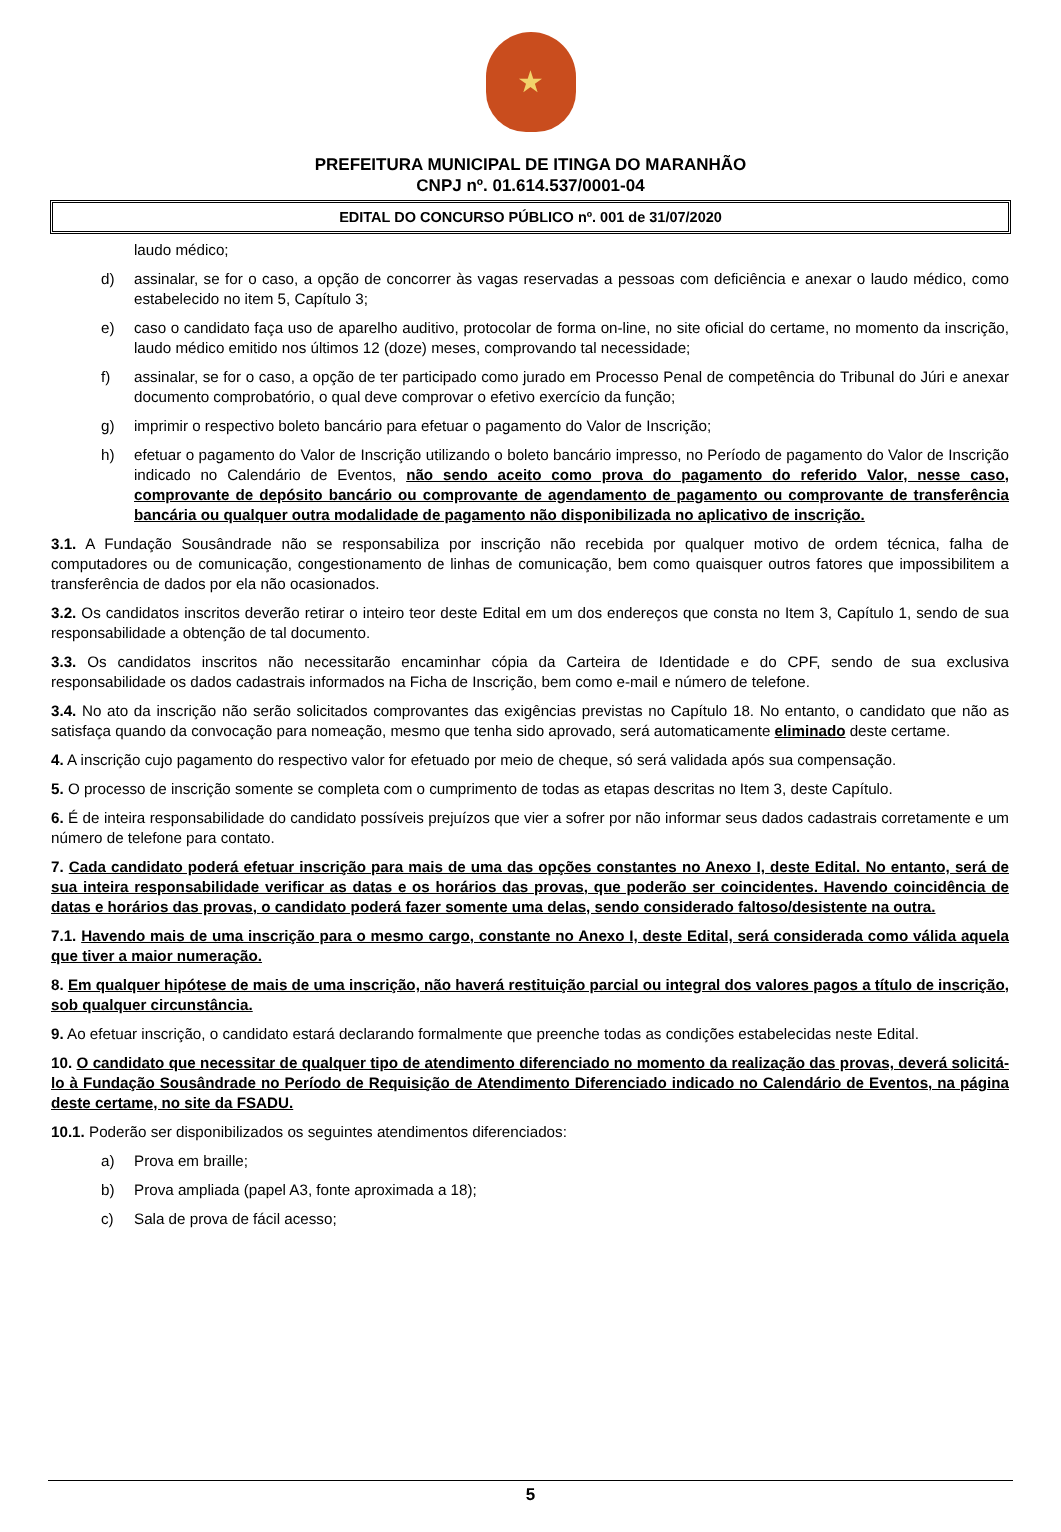★
PREFEITURA MUNICIPAL DE ITINGA DO MARANHÃO
CNPJ nº. 01.614.537/0001-04
EDITAL DO CONCURSO PÚBLICO nº. 001 de 31/07/2020
laudo médico;
d) assinalar, se for o caso, a opção de concorrer às vagas reservadas a pessoas com deficiência e anexar o laudo médico, como estabelecido no item 5, Capítulo 3;
e) caso o candidato faça uso de aparelho auditivo, protocolar de forma on-line, no site oficial do certame, no momento da inscrição, laudo médico emitido nos últimos 12 (doze) meses, comprovando tal necessidade;
f) assinalar, se for o caso, a opção de ter participado como jurado em Processo Penal de competência do Tribunal do Júri e anexar documento comprobatório, o qual deve comprovar o efetivo exercício da função;
g) imprimir o respectivo boleto bancário para efetuar o pagamento do Valor de Inscrição;
h) efetuar o pagamento do Valor de Inscrição utilizando o boleto bancário impresso, no Período de pagamento do Valor de Inscrição indicado no Calendário de Eventos, não sendo aceito como prova do pagamento do referido Valor, nesse caso, comprovante de depósito bancário ou comprovante de agendamento de pagamento ou comprovante de transferência bancária ou qualquer outra modalidade de pagamento não disponibilizada no aplicativo de inscrição.
3.1. A Fundação Sousândrade não se responsabiliza por inscrição não recebida por qualquer motivo de ordem técnica, falha de computadores ou de comunicação, congestionamento de linhas de comunicação, bem como quaisquer outros fatores que impossibilitem a transferência de dados por ela não ocasionados.
3.2. Os candidatos inscritos deverão retirar o inteiro teor deste Edital em um dos endereços que consta no Item 3, Capítulo 1, sendo de sua responsabilidade a obtenção de tal documento.
3.3. Os candidatos inscritos não necessitarão encaminhar cópia da Carteira de Identidade e do CPF, sendo de sua exclusiva responsabilidade os dados cadastrais informados na Ficha de Inscrição, bem como e-mail e número de telefone.
3.4. No ato da inscrição não serão solicitados comprovantes das exigências previstas no Capítulo 18. No entanto, o candidato que não as satisfaça quando da convocação para nomeação, mesmo que tenha sido aprovado, será automaticamente eliminado deste certame.
4. A inscrição cujo pagamento do respectivo valor for efetuado por meio de cheque, só será validada após sua compensação.
5. O processo de inscrição somente se completa com o cumprimento de todas as etapas descritas no Item 3, deste Capítulo.
6. É de inteira responsabilidade do candidato possíveis prejuízos que vier a sofrer por não informar seus dados cadastrais corretamente e um número de telefone para contato.
7. Cada candidato poderá efetuar inscrição para mais de uma das opções constantes no Anexo I, deste Edital. No entanto, será de sua inteira responsabilidade verificar as datas e os horários das provas, que poderão ser coincidentes. Havendo coincidência de datas e horários das provas, o candidato poderá fazer somente uma delas, sendo considerado faltoso/desistente na outra.
7.1. Havendo mais de uma inscrição para o mesmo cargo, constante no Anexo I, deste Edital, será considerada como válida aquela que tiver a maior numeração.
8. Em qualquer hipótese de mais de uma inscrição, não haverá restituição parcial ou integral dos valores pagos a título de inscrição, sob qualquer circunstância.
9. Ao efetuar inscrição, o candidato estará declarando formalmente que preenche todas as condições estabelecidas neste Edital.
10. O candidato que necessitar de qualquer tipo de atendimento diferenciado no momento da realização das provas, deverá solicitá-lo à Fundação Sousândrade no Período de Requisição de Atendimento Diferenciado indicado no Calendário de Eventos, na página deste certame, no site da FSADU.
10.1. Poderão ser disponibilizados os seguintes atendimentos diferenciados:
a) Prova em braille;
b) Prova ampliada (papel A3, fonte aproximada a 18);
c) Sala de prova de fácil acesso;
5